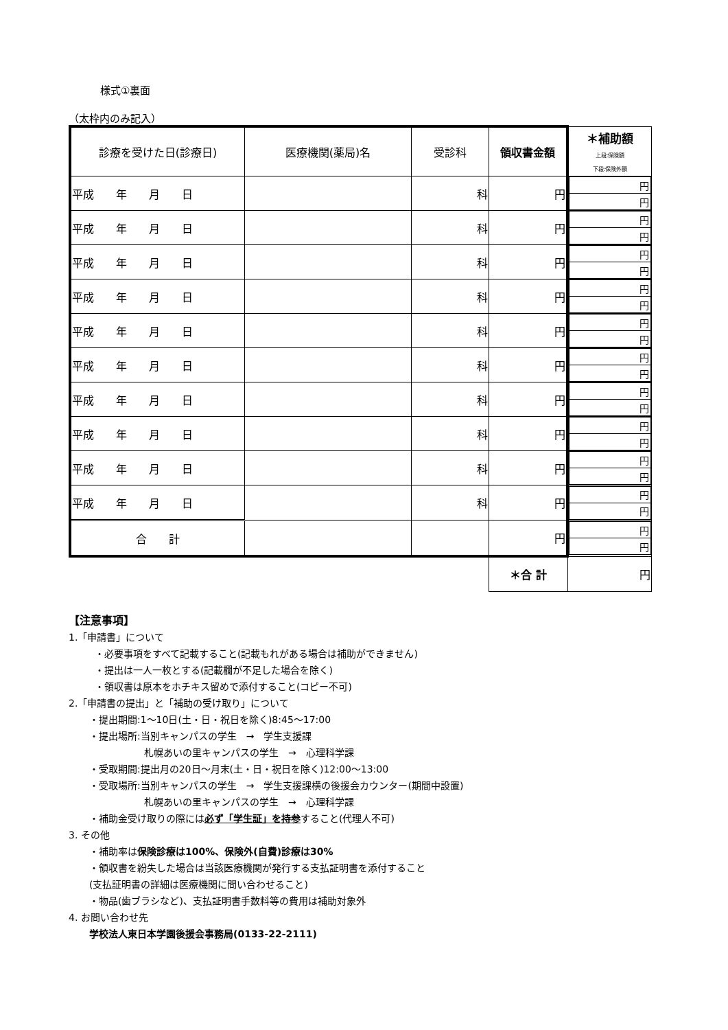様式①裏面
（太枠内のみ記入）
| 診療を受けた日(診療日) | 医療機関(薬局)名 | 受診科 | 領収書金額 | ＊補助額 上段:保険額 下段:保険外額 |
| --- | --- | --- | --- | --- |
| 平成 年 月 日 | | 科 | 円 | / 円 / / 円 / |
| 平成 年 月 日 | | 科 | 円 | / 円 / / 円 / |
| 平成 年 月 日 | | 科 | 円 | / 円 / / 円 / |
| 平成 年 月 日 | | 科 | 円 | / 円 / / 円 / |
| 平成 年 月 日 | | 科 | 円 | / 円 / / 円 / |
| 平成 年 月 日 | | 科 | 円 | / 円 / / 円 / |
| 平成 年 月 日 | | 科 | 円 | / 円 / / 円 / |
| 平成 年 月 日 | | 科 | 円 | / 円 / / 円 / |
| 平成 年 月 日 | | 科 | 円 | / 円 / / 円 / |
| 平成 年 月 日 | | 科 | 円 | / 円 / / 円 / |
| 合 計 | | | 円 | / 円 / / 円 / |
| | | | ＊合 計 | 円 |
【注意事項】
1.「申請書」について
・必要事項をすべて記載すること(記載もれがある場合は補助ができません)
・提出は一人一枚とする(記載欄が不足した場合を除く)
・領収書は原本をホチキス留めで添付すること(コピー不可)
2.「申請書の提出」と「補助の受け取り」について
・提出期間:1～10日(土・日・祝日を除く)8:45～17:00
・提出場所:当別キャンパスの学生　→　学生支援課
札幌あいの里キャンパスの学生　→　心理科学課
・受取期間:提出月の20日～月末(土・日・祝日を除く)12:00～13:00
・受取場所:当別キャンパスの学生　→　学生支援課横の後援会カウンター(期間中設置)
札幌あいの里キャンパスの学生　→　心理科学課
・補助金受け取りの際には必ず「学生証」を持参すること(代理人不可)
3. その他
・補助率は保険診療は100%、保険外(自費)診療は30%
・領収書を紛失した場合は当該医療機関が発行する支払証明書を添付すること
(支払証明書の詳細は医療機関に問い合わせること)
・物品(歯ブラシなど)、支払証明書手数料等の費用は補助対象外
4. お問い合わせ先
学校法人東日本学園後援会事務局(0133-22-2111)